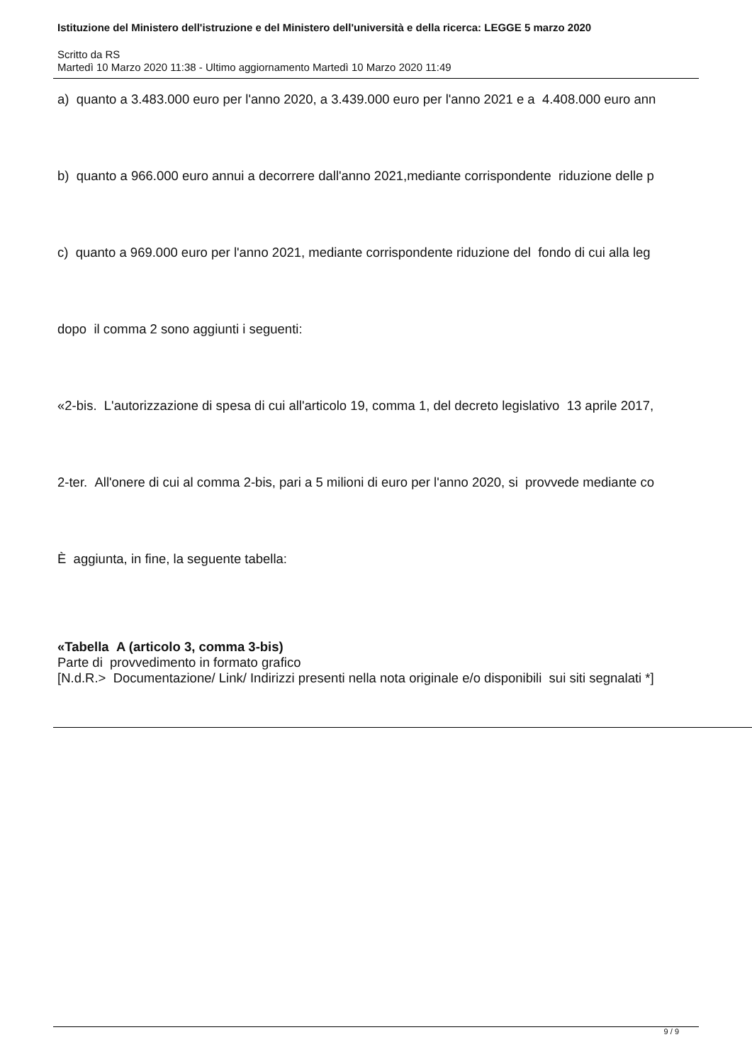Istituzione del Ministero dell'istruzione e del Ministero dell'università e della ricerca: LEGGE 5 marzo 2020
Scritto da RS
Martedì 10 Marzo 2020 11:38 - Ultimo aggiornamento Martedì 10 Marzo 2020 11:49
a) quanto a 3.483.000 euro per l'anno 2020, a 3.439.000 euro per l'anno 2021 e a 4.408.000 euro ann
b) quanto a 966.000 euro annui a decorrere dall'anno 2021,mediante corrispondente riduzione delle p
c) quanto a 969.000 euro per l'anno 2021, mediante corrispondente riduzione del fondo di cui alla leg
dopo il comma 2 sono aggiunti i seguenti:
«2-bis. L'autorizzazione di spesa di cui all'articolo 19, comma 1, del decreto legislativo 13 aprile 2017,
2-ter. All'onere di cui al comma 2-bis, pari a 5 milioni di euro per l'anno 2020, si provvede mediante co
È aggiunta, in fine, la seguente tabella:
«Tabella A (articolo 3, comma 3-bis)
Parte di provvedimento in formato grafico
[N.d.R.> Documentazione/ Link/ Indirizzi presenti nella nota originale e/o disponibili sui siti segnalati *]
9 / 9